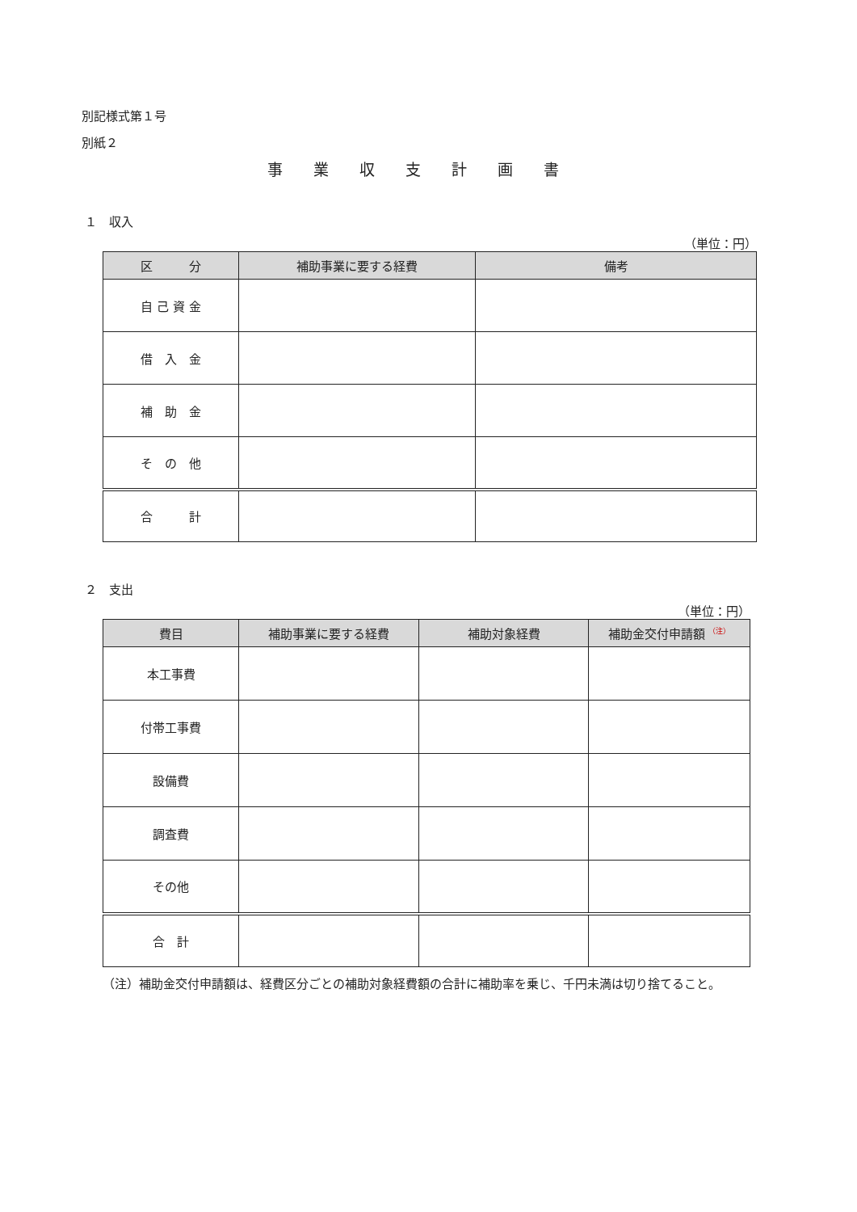別記様式第１号
別紙２
事業収支計画書
１　収入
（単位：円）
| 区 分 | 補助事業に要する経費 | 備考 |
| --- | --- | --- |
| 自 己 資 金 | | |
| 借 入 金 | | |
| 補 助 金 | | |
| そ の 他 | | |
| 合 計 | | |
２　支出
（単位：円）
| 費目 | 補助事業に要する経費 | 補助対象経費 | 補助金交付申請額 <sup>（注）</sup> |
| --- | --- | --- | --- |
| 本工事費 | | | |
| 付帯工事費 | | | |
| 設備費 | | | |
| 調査費 | | | |
| その他 | | | |
| 合 計 | | | |
（注）補助金交付申請額は、経費区分ごとの補助対象経費額の合計に補助率を乗じ、千円未満は切り捨てること。